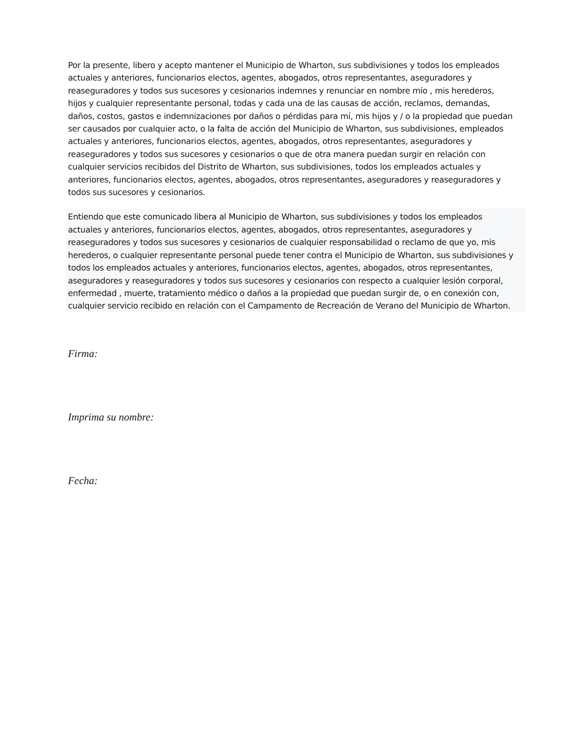Por la presente, libero y acepto mantener el Municipio de Wharton, sus subdivisiones y todos los empleados actuales y anteriores, funcionarios electos, agentes, abogados, otros representantes, aseguradores y reaseguradores y todos sus sucesores y cesionarios indemnes y renunciar en nombre mío , mis herederos, hijos y cualquier representante personal, todas y cada una de las causas de acción, reclamos, demandas, daños, costos, gastos e indemnizaciones por daños o pérdidas para mí, mis hijos y / o la propiedad que puedan ser causados por cualquier acto, o la falta de acción del Municipio de Wharton, sus subdivisiones, empleados actuales y anteriores, funcionarios electos, agentes, abogados, otros representantes, aseguradores y reaseguradores y todos sus sucesores y cesionarios o que de otra manera puedan surgir en relación con cualquier servicios recibidos del Distrito de Wharton, sus subdivisiones, todos los empleados actuales y anteriores, funcionarios electos, agentes, abogados, otros representantes, aseguradores y reaseguradores y todos sus sucesores y cesionarios.
Entiendo que este comunicado libera al Municipio de Wharton, sus subdivisiones y todos los empleados actuales y anteriores, funcionarios electos, agentes, abogados, otros representantes, aseguradores y reaseguradores y todos sus sucesores y cesionarios de cualquier responsabilidad o reclamo de que yo, mis herederos, o cualquier representante personal puede tener contra el Municipio de Wharton, sus subdivisiones y todos los empleados actuales y anteriores, funcionarios electos, agentes, abogados, otros representantes, aseguradores y reaseguradores y todos sus sucesores y cesionarios con respecto a cualquier lesión corporal, enfermedad , muerte, tratamiento médico o daños a la propiedad que puedan surgir de, o en conexión con, cualquier servicio recibido en relación con el Campamento de Recreación de Verano del Municipio de Wharton.
Firma:
Imprima su nombre:
Fecha: